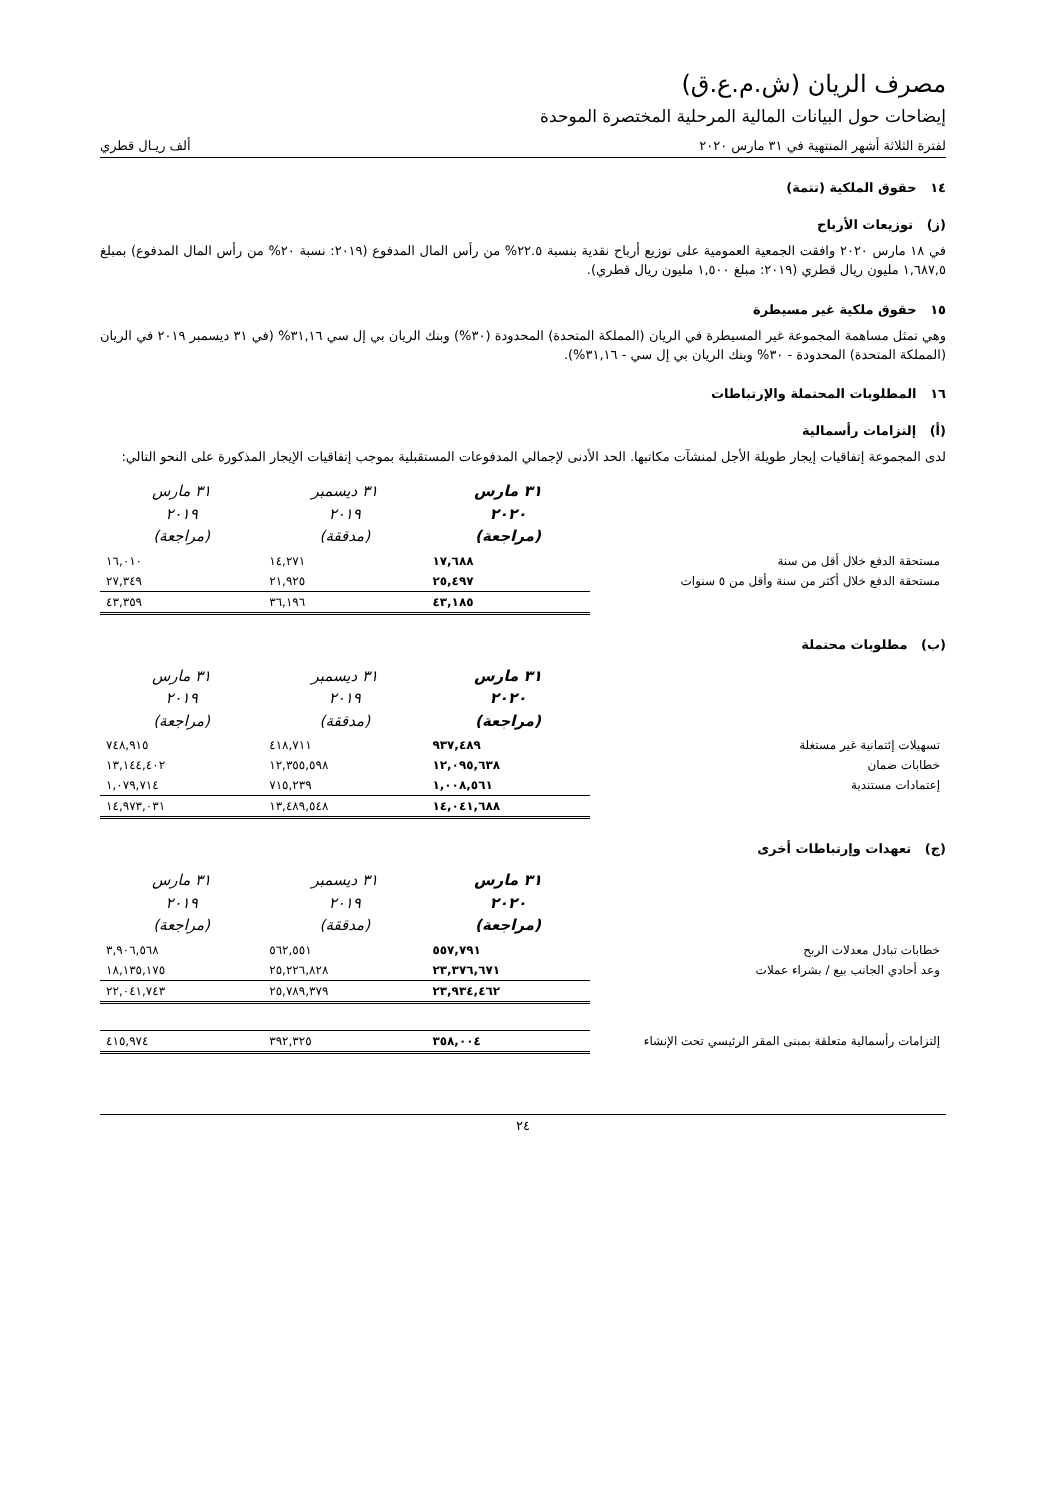مصرف الريان (ش.م.ع.ق)
إيضاحات حول البيانات المالية المرحلية المختصرة الموحدة
لفترة الثلاثة أشهر المنتهية في ٣١ مارس ٢٠٢٠ ألف ريـال قطري
١٤ حقوق الملكية (تتمة)
(ز) توزيعات الأرباح
في ١٨ مارس ٢٠٢٠ وافقت الجمعية العمومية على توزيع أرباح نقدية بنسبة ٢٢.٥% من رأس المال المدفوع (٢٠١٩: نسبة ٢٠% من رأس المال المدفوع) بمبلغ ١,٦٨٧,٥ مليون ريال قطري (٢٠١٩: مبلغ ١,٥٠٠ مليون ريال قطري).
١٥ حقوق ملكية غير مسيطرة
وهي تمثل مساهمة المجموعة غير المسيطرة في الريان (المملكة المتحدة) المحدودة (٣٠%) وبنك الريان بي إل سي ٣١,١٦% (في ٣١ ديسمبر ٢٠١٩ في الريان (المملكة المتحدة) المحدودة - ٣٠% وبنك الريان بي إل سي - ٣١,١٦%).
١٦ المطلوبات المحتملة والإرتباطات
(أ) إلتزامات رأسمالية
لدى المجموعة إتفاقيات إيجار طويلة الأجل لمنشآت مكاتبها. الحد الأدنى لإجمالي المدفوعات المستقبلية بموجب إتفاقيات الإيجار المذكورة على النحو التالي:
| | ٣١ مارس ٢٠٢٠ (مراجعة) | ٣١ ديسمبر ٢٠١٩ (مدققة) | ٣١ مارس ٢٠١٩ (مراجعة) |
| --- | --- | --- | --- |
| مستحقة الدفع خلال أقل من سنة | ١٧,٦٨٨ | ١٤,٢٧١ | ١٦,٠١٠ |
| مستحقة الدفع خلال أكثر من سنة وأقل من ٥ سنوات | ٢٥,٤٩٧ | ٢١,٩٢٥ | ٢٧,٣٤٩ |
| | ٤٣,١٨٥ | ٣٦,١٩٦ | ٤٣,٣٥٩ |
(ب) مطلوبات محتملة
| | ٣١ مارس ٢٠٢٠ (مراجعة) | ٣١ ديسمبر ٢٠١٩ (مدققة) | ٣١ مارس ٢٠١٩ (مراجعة) |
| --- | --- | --- | --- |
| تسهيلات إئتمانية غير مستغلة | ٩٣٧,٤٨٩ | ٤١٨,٧١١ | ٧٤٨,٩١٥ |
| خطابات ضمان | ١٢,٠٩٥,٦٣٨ | ١٢,٣٥٥,٥٩٨ | ١٣,١٤٤,٤٠٢ |
| إعتمادات مستندية | ١,٠٠٨,٥٦١ | ٧١٥,٢٣٩ | ١,٠٧٩,٧١٤ |
| | ١٤,٠٤١,٦٨٨ | ١٣,٤٨٩,٥٤٨ | ١٤,٩٧٣,٠٣١ |
(ج) تعهدات وإرتباطات أخرى
| | ٣١ مارس ٢٠٢٠ (مراجعة) | ٣١ ديسمبر ٢٠١٩ (مدققة) | ٣١ مارس ٢٠١٩ (مراجعة) |
| --- | --- | --- | --- |
| خطابات تبادل معدلات الربح | ٥٥٧,٧٩١ | ٥٦٢,٥٥١ | ٣,٩٠٦,٥٦٨ |
| وعد أحادي الجانب بيع / بشراء عملات | ٢٣,٣٧٦,٦٧١ | ٢٥,٢٢٦,٨٢٨ | ١٨,١٣٥,١٧٥ |
| | ٢٣,٩٣٤,٤٦٢ | ٢٥,٧٨٩,٣٧٩ | ٢٢,٠٤١,٧٤٣ |
| إلتزامات رأسمالية متعلقة بمبنى المقر الرئيسي تحت الإنشاء | ٣٥٨,٠٠٤ | ٣٩٢,٣٢٥ | ٤١٥,٩٧٤ |
٢٤